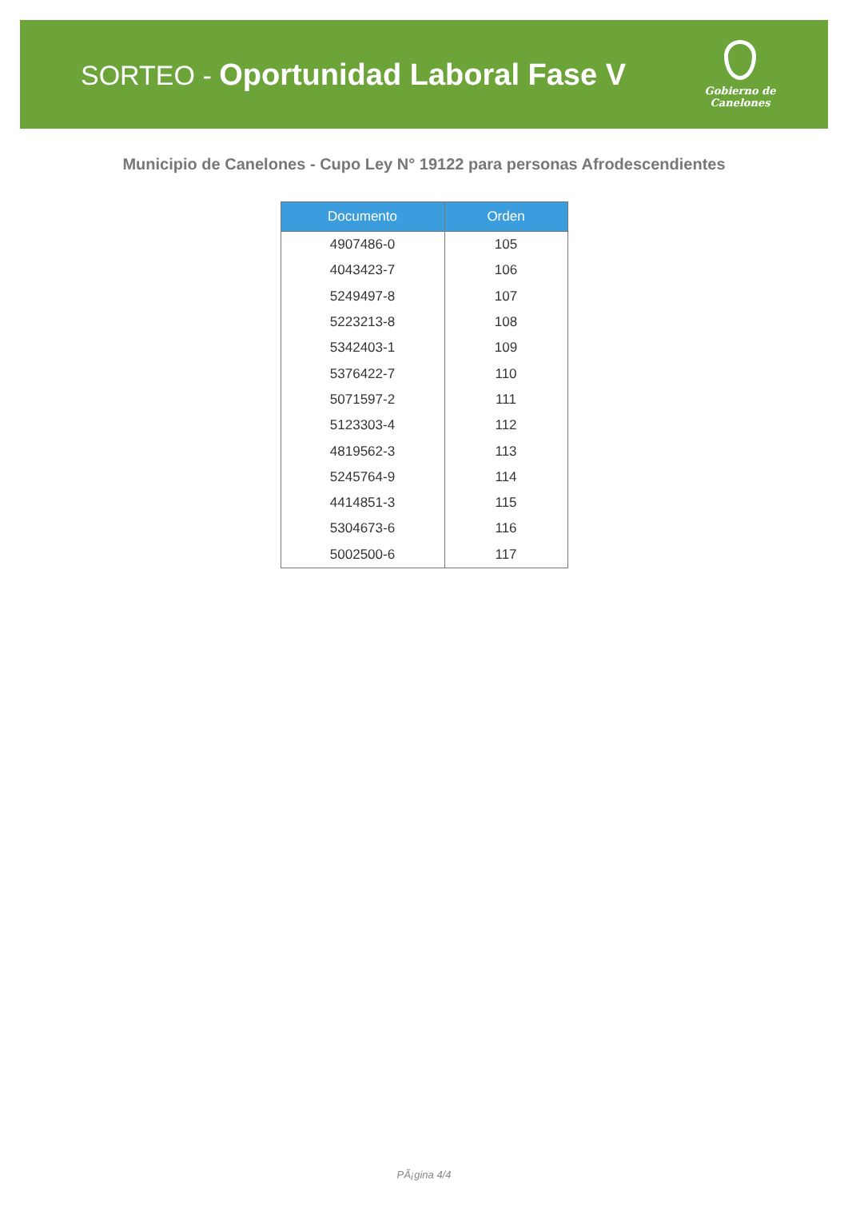SORTEO - Oportunidad Laboral Fase V
Gobierno de
Canelones
Municipio de Canelones - Cupo Ley N° 19122 para personas Afrodescendientes
| Documento | Orden |
| --- | --- |
| 4907486-0 | 105 |
| 4043423-7 | 106 |
| 5249497-8 | 107 |
| 5223213-8 | 108 |
| 5342403-1 | 109 |
| 5376422-7 | 110 |
| 5071597-2 | 111 |
| 5123303-4 | 112 |
| 4819562-3 | 113 |
| 5245764-9 | 114 |
| 4414851-3 | 115 |
| 5304673-6 | 116 |
| 5002500-6 | 117 |
PÃ¡gina 4/4